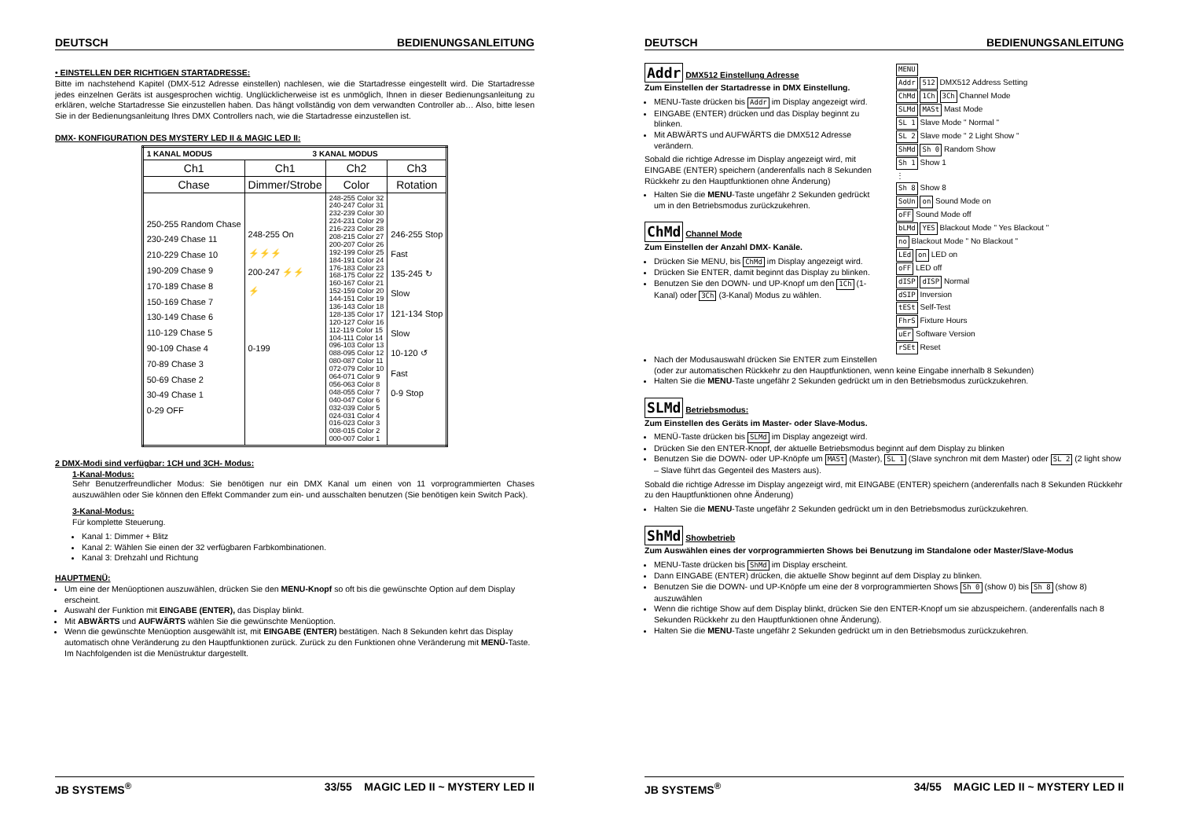DEUTSCH BEDIENUNGSANLEITUNG
• EINSTELLEN DER RICHTIGEN STARTADRESSE:
Bitte im nachstehend Kapitel (DMX-512 Adresse einstellen) nachlesen, wie die Startadresse eingestellt wird. Die Startadresse jedes einzelnen Geräts ist ausgesprochen wichtig. Unglücklicherweise ist es unmöglich, Ihnen in dieser Bedienungsanleitung zu erklären, welche Startadresse Sie einzustellen haben. Das hängt vollständig von dem verwandten Controller ab… Also, bitte lesen Sie in der Bedienungsanleitung Ihres DMX Controllers nach, wie die Startadresse einzustellen ist.
DMX- KONFIGURATION DES MYSTERY LED II & MAGIC LED II:
| 1 KANAL MODUS | 3 KANAL MODUS | | |
| Ch1 | Ch1 | Ch2 | Ch3 |
| Chase | Dimmer/Strobe | Color | Rotation |
| 250-255 Random Chase 230-249 Chase 11 210-229 Chase 10 190-209 Chase 9 170-189 Chase 8 150-169 Chase 7 130-149 Chase 6 110-129 Chase 5 90-109 Chase 4 70-89 Chase 3 50-69 Chase 2 30-49 Chase 1 0-29 OFF | 248-255 On ⚡⚡⚡ 200-247 ⚡⚡ ⚡ 0-199 | 248-255 Color 32 240-247 Color 31 232-239 Color 30 224-231 Color 29 216-223 Color 28 208-215 Color 27 200-207 Color 26 192-199 Color 25 184-191 Color 24 176-183 Color 23 168-175 Color 22 160-167 Color 21 152-159 Color 20 144-151 Color 19 136-143 Color 18 128-135 Color 17 120-127 Color 16 112-119 Color 15 104-111 Color 14 096-103 Color 13 088-095 Color 12 080-087 Color 11 072-079 Color 10 064-071 Color 9 056-063 Color 8 048-055 Color 7 040-047 Color 6 032-039 Color 5 024-031 Color 4 016-023 Color 3 008-015 Color 2 000-007 Color 1 | 246-255 Stop Fast 135-245 ↻ Slow 121-134 Stop Slow 10-120 ↺ Fast 0-9 Stop |
2 DMX-Modi sind verfügbar: 1CH und 3CH- Modus:
1-Kanal-Modus:
Sehr Benutzerfreundlicher Modus: Sie benötigen nur ein DMX Kanal um einen von 11 vorprogrammierten Chases auszuwählen oder Sie können den Effekt Commander zum ein- und ausschalten benutzen (Sie benötigen kein Switch Pack).
3-Kanal-Modus:
Für komplette Steuerung.
Kanal 1: Dimmer + Blitz
Kanal 2: Wählen Sie einen der 32 verfügbaren Farbkombinationen.
Kanal 3: Drehzahl und Richtung
HAUPTMENÜ:
Um eine der Menüoptionen auszuwählen, drücken Sie den MENU-Knopf so oft bis die gewünschte Option auf dem Display erscheint.
Auswahl der Funktion mit EINGABE (ENTER), das Display blinkt.
Mit ABWÄRTS und AUFWÄRTS wählen Sie die gewünschte Menüoption.
Wenn die gewünschte Menüoption ausgewählt ist, mit EINGABE (ENTER) bestätigen. Nach 8 Sekunden kehrt das Display automatisch ohne Veränderung zu den Hauptfunktionen zurück. Zurück zu den Funktionen ohne Veränderung mit MENÜ-Taste. Im Nachfolgenden ist die Menüstruktur dargestellt.
JB SYSTEMS<sup>®</sup> 33/55 MAGIC LED II ~ MYSTERY LED II
DEUTSCH BEDIENUNGSANLEITUNG
Addr DMX512 Einstellung Adresse
Zum Einstellen der Startadresse in DMX Einstellung.
MENU-Taste drücken bis Addr im Display angezeigt wird.
EINGABE (ENTER) drücken und das Display beginnt zu blinken.
Mit ABWÄRTS und AUFWÄRTS die DMX512 Adresse verändern.
Sobald die richtige Adresse im Display angezeigt wird, mit EINGABE (ENTER) speichern (anderenfalls nach 8 Sekunden Rückkehr zu den Hauptfunktionen ohne Änderung)
Halten Sie die MENU-Taste ungefähr 2 Sekunden gedrückt um in den Betriebsmodus zurückzukehren.
ChMd Channel Mode
Zum Einstellen der Anzahl DMX- Kanäle.
Drücken Sie MENU, bis ChMd im Display angezeigt wird.
Drücken Sie ENTER, damit beginnt das Display zu blinken.
Benutzen Sie den DOWN- und UP-Knopf um den 1Ch (1-Kanal) oder 3Ch (3-Kanal) Modus zu wählen.
MENU
Addr 512 DMX512 Address Setting
ChMd 1Ch 3Ch Channel Mode
SLMd MASt Mast Mode
SL 1 Slave Mode " Normal "
SL 2 Slave mode " 2 Light Show "
ShMd Sh 0 Random Show
Sh 1 Show 1
⋮
Sh 8 Show 8
SoUn on Sound Mode on
oFF Sound Mode off
bLMd YES Blackout Mode " Yes Blackout "
no Blackout Mode " No Blackout "
LEd on LED on
oFF LED off
dISP dISP Normal
dSIP Inversion
tESt Self-Test
FhrS Fixture Hours
uEr Software Version
rSEt Reset
Nach der Modusauswahl drücken Sie ENTER zum Einstellen
(oder zur automatischen Rückkehr zu den Hauptfunktionen, wenn keine Eingabe innerhalb 8 Sekunden)
Halten Sie die MENU-Taste ungefähr 2 Sekunden gedrückt um in den Betriebsmodus zurückzukehren.
SLMd Betriebsmodus:
Zum Einstellen des Geräts im Master- oder Slave-Modus.
MENÜ-Taste drücken bis SLMd im Display angezeigt wird.
Drücken Sie den ENTER-Knopf, der aktuelle Betriebsmodus beginnt auf dem Display zu blinken
Benutzen Sie die DOWN- oder UP-Knöpfe um MASt (Master), SL 1 (Slave synchron mit dem Master) oder SL 2 (2 light show – Slave führt das Gegenteil des Masters aus).
Sobald die richtige Adresse im Display angezeigt wird, mit EINGABE (ENTER) speichern (anderenfalls nach 8 Sekunden Rückkehr zu den Hauptfunktionen ohne Änderung)
Halten Sie die MENU-Taste ungefähr 2 Sekunden gedrückt um in den Betriebsmodus zurückzukehren.
ShMd Showbetrieb
Zum Auswählen eines der vorprogrammierten Shows bei Benutzung im Standalone oder Master/Slave-Modus
MENU-Taste drücken bis ShMd im Display erscheint.
Dann EINGABE (ENTER) drücken, die aktuelle Show beginnt auf dem Display zu blinken.
Benutzen Sie die DOWN- und UP-Knöpfe um eine der 8 vorprogrammierten Shows Sh 0 (show 0) bis Sh 8 (show 8) auszuwählen
Wenn die richtige Show auf dem Display blinkt, drücken Sie den ENTER-Knopf um sie abzuspeichern. (anderenfalls nach 8 Sekunden Rückkehr zu den Hauptfunktionen ohne Änderung).
Halten Sie die MENU-Taste ungefähr 2 Sekunden gedrückt um in den Betriebsmodus zurückzukehren.
JB SYSTEMS<sup>®</sup> 34/55 MAGIC LED II ~ MYSTERY LED II